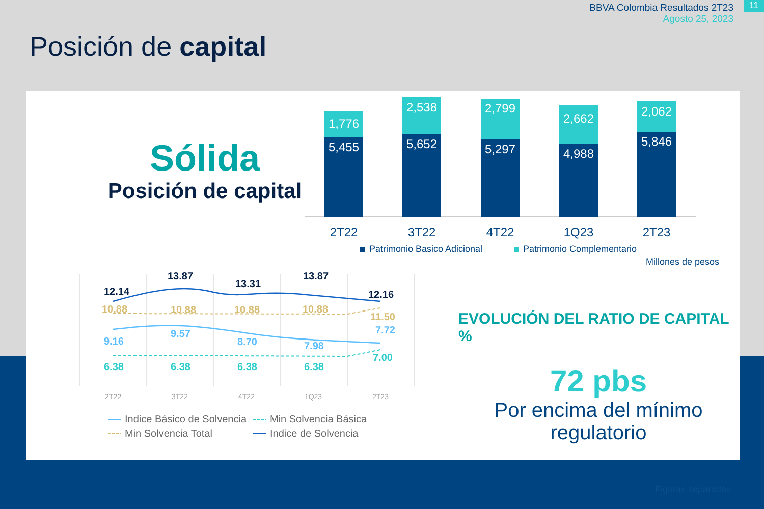BBVA Colombia Resultados 2T23
Agosto 25, 2023
11
Posición de capital
Sólida
Posición de capital
1,776
5,455
2,538
5,652
2,799
5,297
2,662
4,988
2,062
5,846
2T22
3T22
4T22
1Q23
2T23
Patrimonio Basico Adicional
Patrimonio Complementario
Millones de pesos
12.14
13.87
13.31
13.87
12.16
10.88
10.88
10.88
10.88
11.50
9.16
9.57
8.70
7.98
7.72
6.38
6.38
6.38
6.38
7.00
2T22
3T22
4T22
1Q23
2T23
Indice Básico de Solvencia
Min Solvencia Básica
Min Solvencia Total
Indice de Solvencia
EVOLUCIÓN DEL RATIO DE CAPITAL %
72 pbs
Por encima del mínimo
regulatorio
Figuras separadas